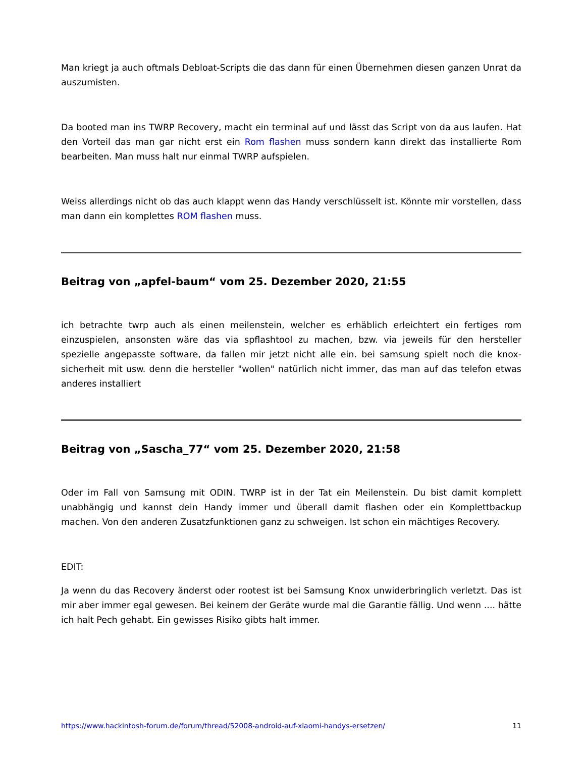Man kriegt ja auch oftmals Debloat-Scripts die das dann für einen Übernehmen diesen ganzen Unrat da auszumisten.
Da booted man ins TWRP Recovery, macht ein terminal auf und lässt das Script von da aus laufen. Hat den Vorteil das man gar nicht erst ein Rom flashen muss sondern kann direkt das installierte Rom bearbeiten. Man muss halt nur einmal TWRP aufspielen.
Weiss allerdings nicht ob das auch klappt wenn das Handy verschlüsselt ist. Könnte mir vorstellen, dass man dann ein komplettes ROM flashen muss.
Beitrag von „apfel-baum“ vom 25. Dezember 2020, 21:55
ich betrachte twrp auch als einen meilenstein, welcher es erhäblich erleichtert ein fertiges rom einzuspielen, ansonsten wäre das via spflashtool zu machen, bzw. via jeweils für den hersteller spezielle angepasste software, da fallen mir jetzt nicht alle ein. bei samsung spielt noch die knox-sicherheit mit usw. denn die hersteller "wollen" natürlich nicht immer, das man auf das telefon etwas anderes installiert
Beitrag von „Sascha_77“ vom 25. Dezember 2020, 21:58
Oder im Fall von Samsung mit ODIN. TWRP ist in der Tat ein Meilenstein. Du bist damit komplett unabhängig und kannst dein Handy immer und überall damit flashen oder ein Komplettbackup machen. Von den anderen Zusatzfunktionen ganz zu schweigen. Ist schon ein mächtiges Recovery.
EDIT:
Ja wenn du das Recovery änderst oder rootest ist bei Samsung Knox unwiderbringlich verletzt. Das ist mir aber immer egal gewesen. Bei keinem der Geräte wurde mal die Garantie fällig. Und wenn .... hätte ich halt Pech gehabt. Ein gewisses Risiko gibts halt immer.
https://www.hackintosh-forum.de/forum/thread/52008-android-auf-xiaomi-handys-ersetzen/ 11